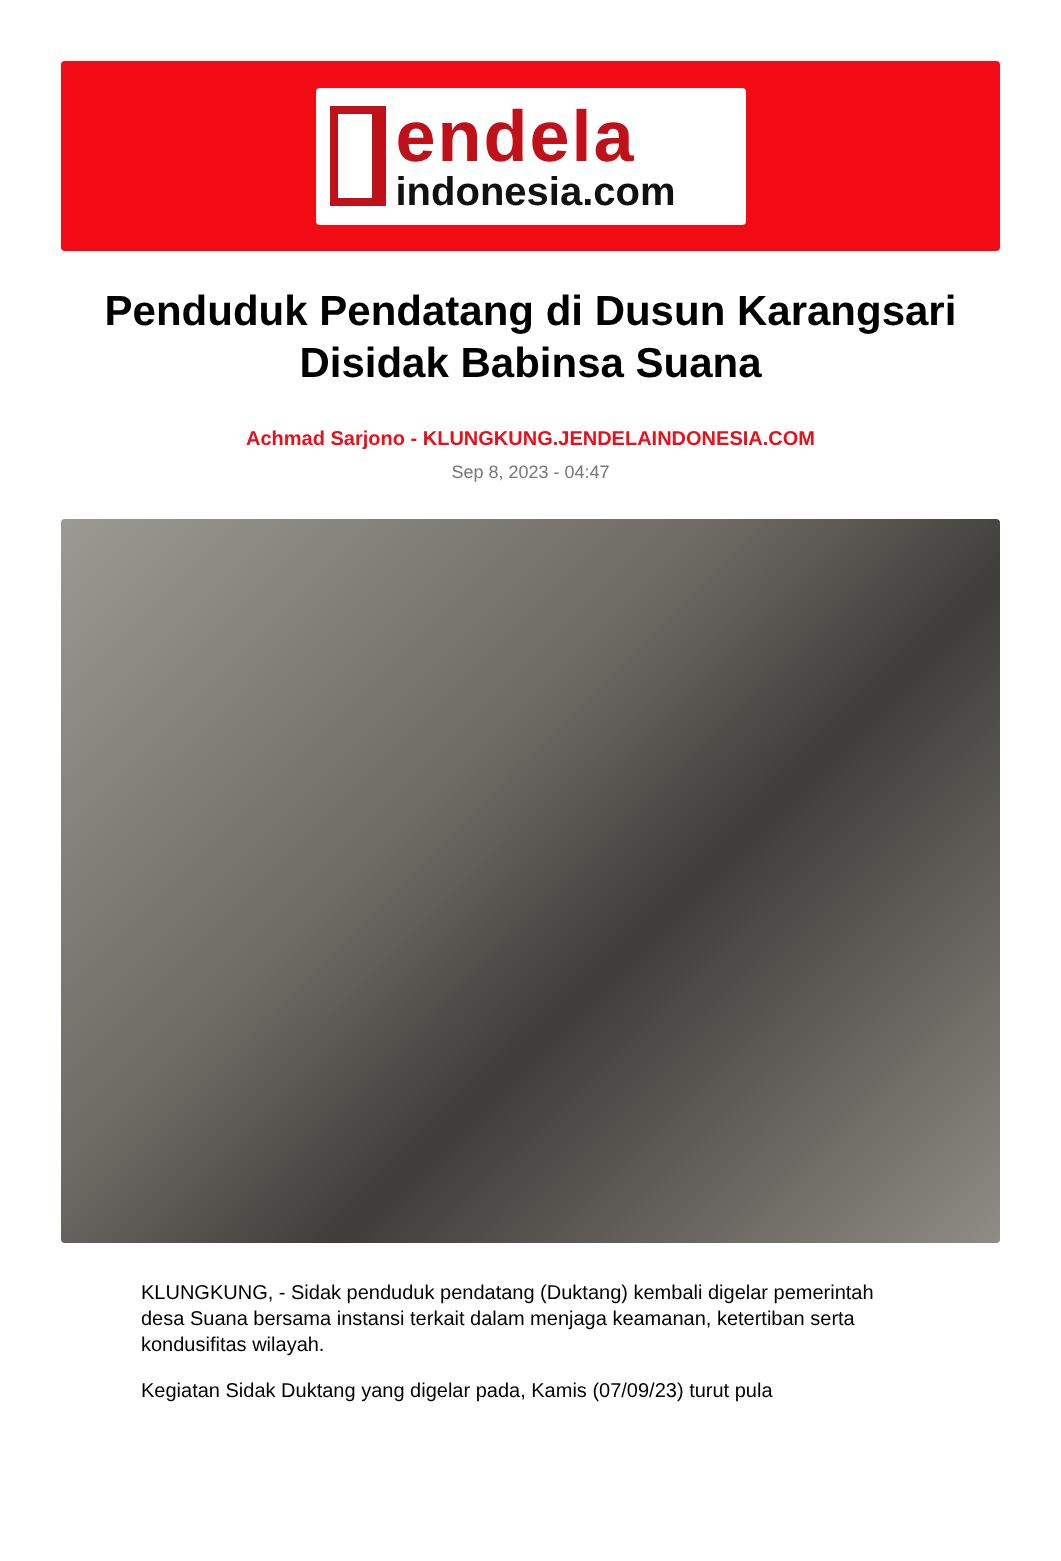endela
indonesia.com
Penduduk Pendatang di Dusun Karangsari Disidak Babinsa Suana
Achmad Sarjono - KLUNGKUNG.JENDELAINDONESIA.COM
Sep 8, 2023 - 04:47
KLUNGKUNG, - Sidak penduduk pendatang (Duktang) kembali digelar pemerintah desa Suana bersama instansi terkait dalam menjaga keamanan, ketertiban serta kondusifitas wilayah.
Kegiatan Sidak Duktang yang digelar pada, Kamis (07/09/23) turut pula